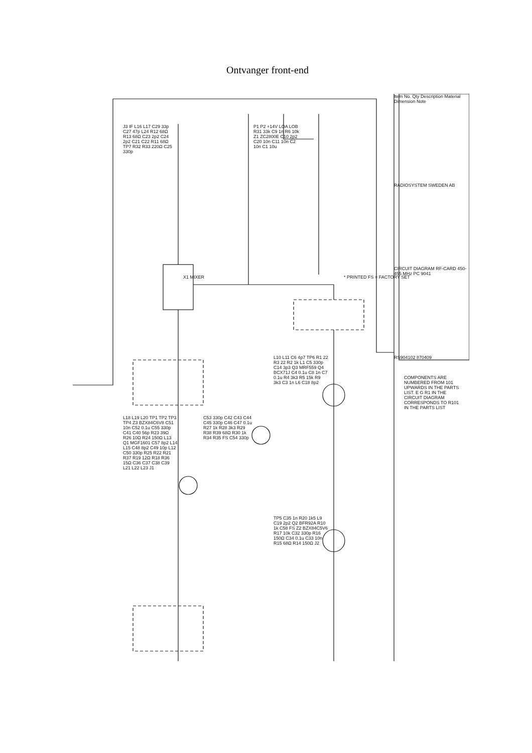Ontvanger front-end
Item No. Qty Description Material Dimension Note
RADIOSYSTEM SWEDEN AB
CIRCUIT DIAGRAM RF-CARD 450-455 MHz PC 9041
RS904102 870409
X1 MIXER * PRINTED FS = FACTORY SET
COMPONENTS ARE NUMBERED FROM 101 UPWARDS IN THE PARTS LIST. E G R1 IN THE CIRCUIT DIAGRAM CORRESPONDS TO R101 IN THE PARTS LIST
J3 IF L16 L17 C29 33p C27 47p L24 R12 68Ω R13 68Ω C23 2p2 C24 2p2 C21 C22 R11 68Ω TP7 R32 R33 220Ω C25 330p
P1 P2 +14V LOA LOB R31 33k C9 1n R6 10k Z1 ZC2800E C10 2p2 C20 10n C11 10n C2 10n C1 10u
L18 L19 L20 TP1 TP2 TP3 TP4 Z3 BZX84C6V8 C51 10n C52 0.1u C55 330p C41 C40 56p R23 39Ω R26 10Ω R24 150Ω L13 Q1 MGF1601 C57 8p2 L14 L15 C48 8p2 C49 10p L12 C50 330p R25 R22 R21 R37 R19 12Ω R18 R36 15Ω C36 C37 C38 C39 L21 L22 L23 J1
C53 330p C42 C43 C44 C45 330p C46 C47 0.1u R27 1k R28 3k3 R29 R38 R39 68Ω R30 1k R34 R35 FS C54 330p
L10 L11 C6 4p7 TP6 R1 22 R3 22 R2 1k L1 C5 330p C14 3p3 Q3 MRF559 Q4 BCX71J C4 0.1u C8 1n C7 0.1u R4 3k3 R5 15k R9 3k3 C3 1n L6 C18 8p2
TP5 C35 1n R20 1k5 L9 C19 2p2 Q2 BFR92A R10 1k C58 FS Z2 BZX84C5V6 R17 10k C32 330p R16 150Ω C34 0.1u C33 10n R15 68Ω R14 150Ω J2